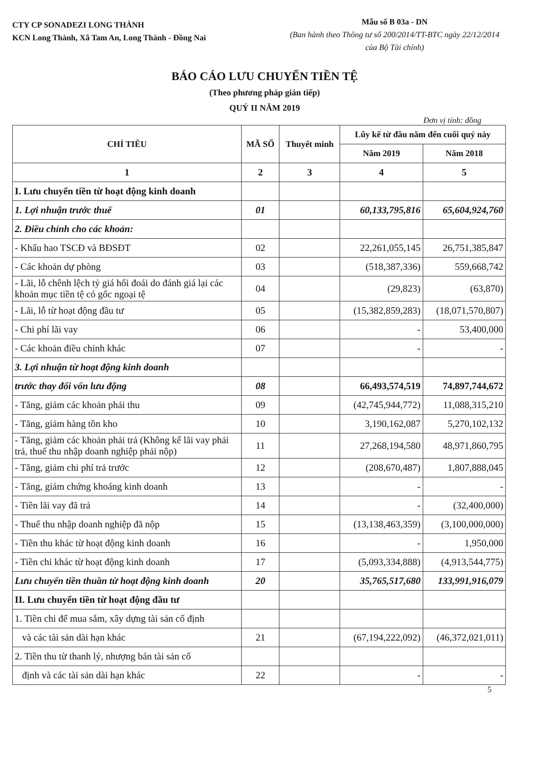CTY CP SONADEZI LONG THÀNH
KCN Long Thành, Xã Tam An, Long Thành - Đồng Nai
Mẫu số B 03a - DN
(Ban hành theo Thông tư số 200/2014/TT-BTC ngày 22/12/2014 của Bộ Tài chính)
BÁO CÁO LƯU CHUYỂN TIỀN TỆ
(Theo phương pháp gián tiếp)
QUÝ II NĂM 2019
Đơn vị tính: đồng
| CHỈ TIÊU | MÃ SỐ | Thuyết minh | Lũy kế từ đầu năm đến cuối quý này | |
| --- | --- | --- | --- | --- |
| | | | Năm 2019 | Năm 2018 |
| 1 | 2 | 3 | 4 | 5 |
| I. Lưu chuyển tiền từ hoạt động kinh doanh | | | | |
| 1. Lợi nhuận trước thuế | 01 | | 60,133,795,816 | 65,604,924,760 |
| 2. Điều chỉnh cho các khoản: | | | | |
| - Khấu hao TSCĐ và BĐSĐT | 02 | | 22,261,055,145 | 26,751,385,847 |
| - Các khoản dự phòng | 03 | | (518,387,336) | 559,668,742 |
| - Lãi, lỗ chênh lệch tỷ giá hối đoái do đánh giá lại các khoản mục tiền tệ có gốc ngoại tệ | 04 | | (29,823) | (63,870) |
| - Lãi, lỗ từ hoạt động đầu tư | 05 | | (15,382,859,283) | (18,071,570,807) |
| - Chi phí lãi vay | 06 | | - | 53,400,000 |
| - Các khoản điều chỉnh khác | 07 | | - | - |
| 3. Lợi nhuận từ hoạt động kinh doanh | | | | |
| trước thay đổi vốn lưu động | 08 | | 66,493,574,519 | 74,897,744,672 |
| - Tăng, giảm các khoản phải thu | 09 | | (42,745,944,772) | 11,088,315,210 |
| - Tăng, giảm hàng tồn kho | 10 | | 3,190,162,087 | 5,270,102,132 |
| - Tăng, giảm các khoản phải trả (Không kể lãi vay phải trả, thuế thu nhập doanh nghiệp phải nộp) | 11 | | 27,268,194,580 | 48,971,860,795 |
| - Tăng, giảm chi phí trả trước | 12 | | (208,670,487) | 1,807,888,045 |
| - Tăng, giảm chứng khoáng kinh doanh | 13 | | - | - |
| - Tiền lãi vay đã trả | 14 | | - | (32,400,000) |
| - Thuế thu nhập doanh nghiệp đã nộp | 15 | | (13,138,463,359) | (3,100,000,000) |
| - Tiền thu khác từ hoạt động kinh doanh | 16 | | - | 1,950,000 |
| - Tiền chi khác từ hoạt động kinh doanh | 17 | | (5,093,334,888) | (4,913,544,775) |
| Lưu chuyển tiền thuần từ hoạt động kinh doanh | 20 | | 35,765,517,680 | 133,991,916,079 |
| II. Lưu chuyển tiền từ hoạt động đầu tư | | | | |
| 1. Tiền chi để mua sắm, xây dựng tài sản cố định | | | | |
| và các tài sản dài hạn khác | 21 | | (67,194,222,092) | (46,372,021,011) |
| 2. Tiền thu từ thanh lý, nhượng bán tài sản cố | | | | |
| định và các tài sản dài hạn khác | 22 | | - | - |
5